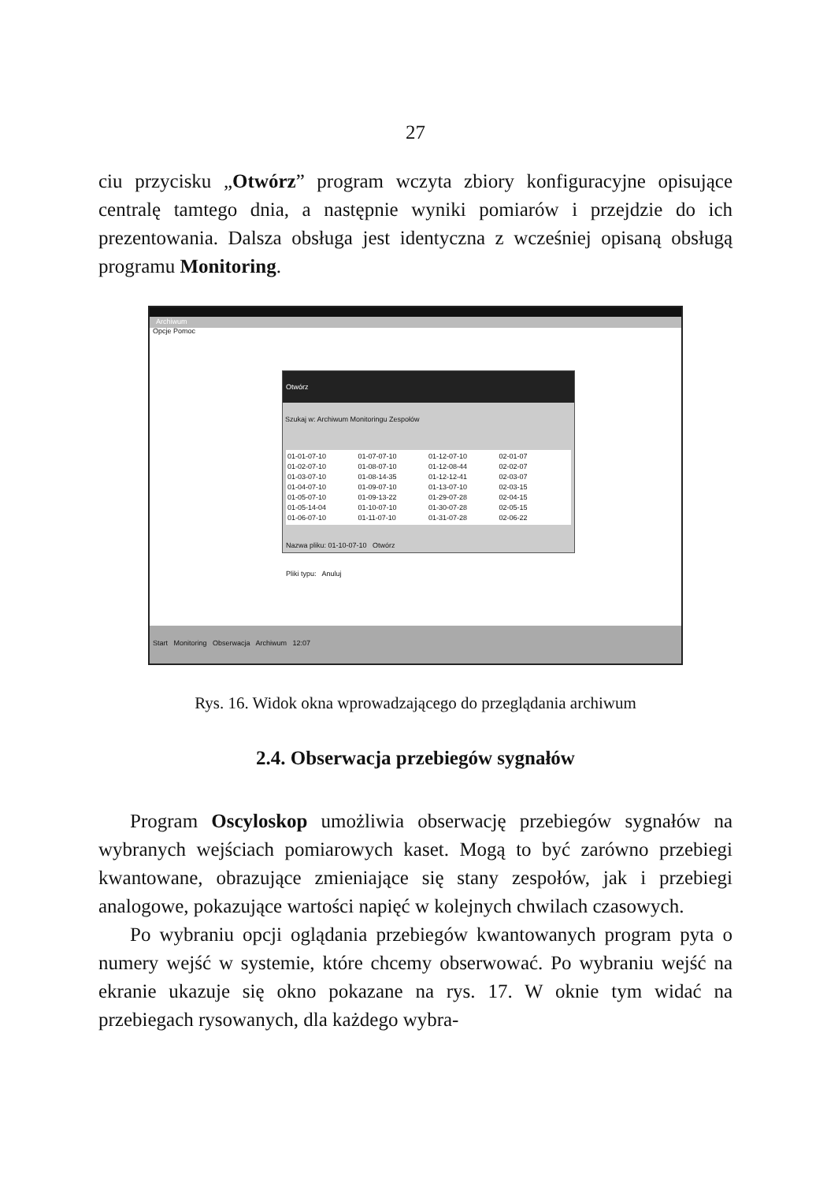27
ciu przycisku „Otwórz” program wczyta zbiory konfiguracyjne opisujące centralę tamtego dnia, a następnie wyniki pomiarów i przejdzie do ich prezentowania. Dalsza obsługa jest identyczna z wcześniej opisaną obsługą programu Monitoring.
Archiwum
Opcje Pomoc
Otwórz
Szukaj w: Archiwum Monitoringu Zespołów
01-01-07-10 01-07-07-10 01-12-07-10 02-01-07 01-02-07-10 01-08-07-10 01-12-08-44 02-02-07 01-03-07-10 01-08-14-35 01-12-12-41 02-03-07 01-04-07-10 01-09-07-10 01-13-07-10 02-03-15 01-05-07-10 01-09-13-22 01-29-07-28 02-04-15 01-05-14-04 01-10-07-10 01-30-07-28 02-05-15 01-06-07-10 01-11-07-10 01-31-07-28 02-06-22
Nazwa pliku: 01-10-07-10 Otwórz
Pliki typu: Anuluj
Start Monitoring Obserwacja Archiwum 12:07
Rys. 16. Widok okna wprowadzającego do przeglądania archiwum
2.4. Obserwacja przebiegów sygnałów
Program Oscyloskop umożliwia obserwację przebiegów sygnałów na wybranych wejściach pomiarowych kaset. Mogą to być zarówno przebiegi kwantowane, obrazujące zmieniające się stany zespołów, jak i przebiegi analogowe, pokazujące wartości napięć w kolejnych chwilach czasowych.
Po wybraniu opcji oglądania przebiegów kwantowanych program pyta o numery wejść w systemie, które chcemy obserwować. Po wybraniu wejść na ekranie ukazuje się okno pokazane na rys. 17. W oknie tym widać na przebiegach rysowanych, dla każdego wybra-